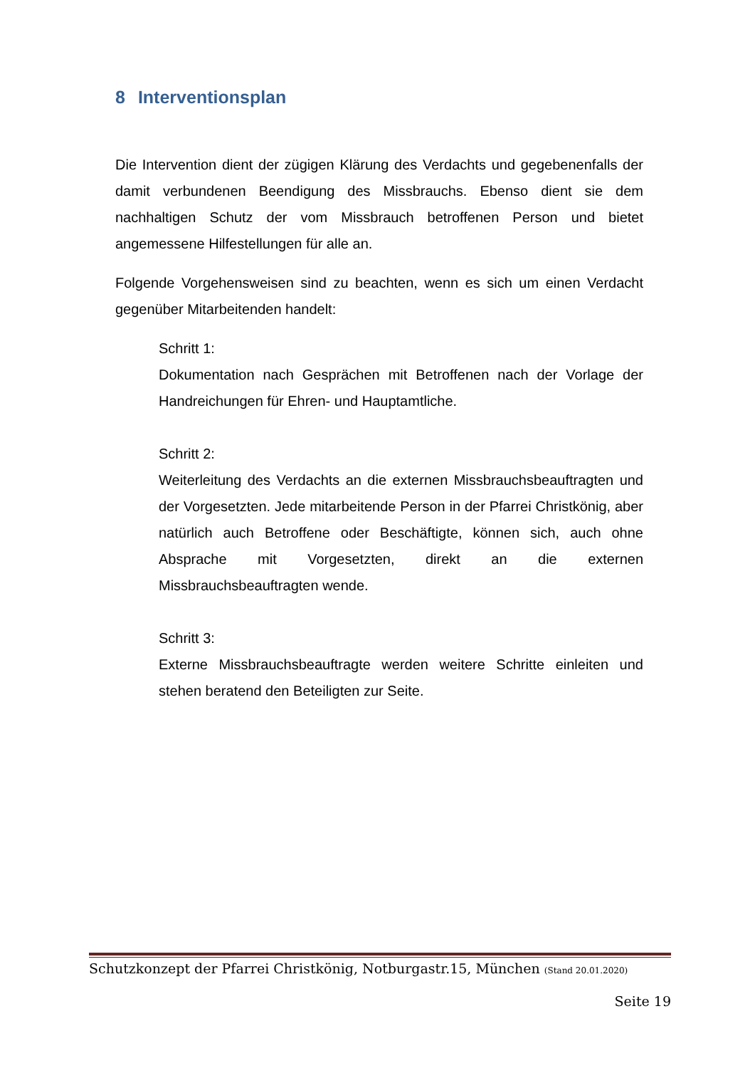8 Interventionsplan
Die Intervention dient der zügigen Klärung des Verdachts und gegebenenfalls der damit verbundenen Beendigung des Missbrauchs. Ebenso dient sie dem nachhaltigen Schutz der vom Missbrauch betroffenen Person und bietet angemessene Hilfestellungen für alle an.
Folgende Vorgehensweisen sind zu beachten, wenn es sich um einen Verdacht gegenüber Mitarbeitenden handelt:
Schritt 1:
Dokumentation nach Gesprächen mit Betroffenen nach der Vorlage der Handreichungen für Ehren- und Hauptamtliche.
Schritt 2:
Weiterleitung des Verdachts an die externen Missbrauchsbeauftragten und der Vorgesetzten. Jede mitarbeitende Person in der Pfarrei Christkönig, aber natürlich auch Betroffene oder Beschäftigte, können sich, auch ohne Absprache mit Vorgesetzten, direkt an die externen Missbrauchsbeauftragten wende.
Schritt 3:
Externe Missbrauchsbeauftragte werden weitere Schritte einleiten und stehen beratend den Beteiligten zur Seite.
Schutzkonzept der Pfarrei Christkönig, Notburgastr.15, München (Stand 20.01.2020)
Seite 19